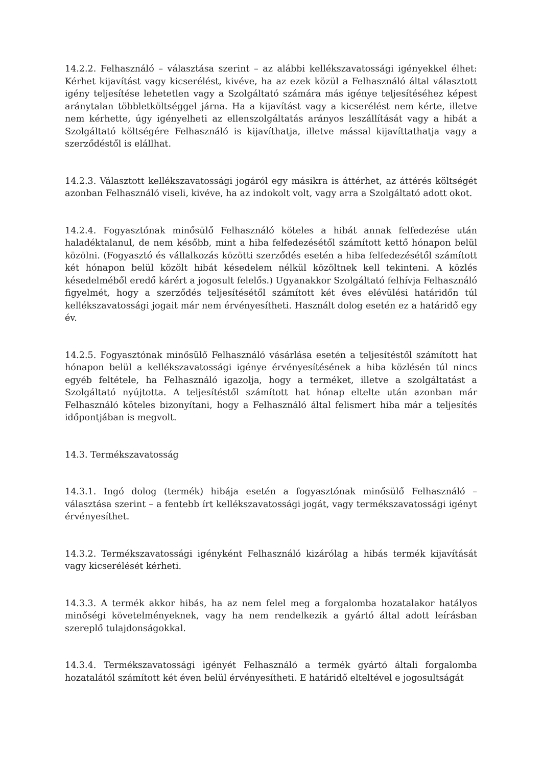14.2.2. Felhasználó – választása szerint – az alábbi kellékszavatossági igényekkel élhet: Kérhet kijavítást vagy kicserélést, kivéve, ha az ezek közül a Felhasználó által választott igény teljesítése lehetetlen vagy a Szolgáltató számára más igénye teljesítéséhez képest aránytalan többletköltséggel járna. Ha a kijavítást vagy a kicserélést nem kérte, illetve nem kérhette, úgy igényelheti az ellenszolgáltatás arányos leszállítását vagy a hibát a Szolgáltató költségére Felhasználó is kijavíthatja, illetve mással kijavíttathatja vagy a szerződéstől is elállhat.
14.2.3. Választott kellékszavatossági jogáról egy másikra is áttérhet, az áttérés költségét azonban Felhasználó viseli, kivéve, ha az indokolt volt, vagy arra a Szolgáltató adott okot.
14.2.4. Fogyasztónak minősülő Felhasználó köteles a hibát annak felfedezése után haladéktalanul, de nem később, mint a hiba felfedezésétől számított kettő hónapon belül közölni. (Fogyasztó és vállalkozás közötti szerződés esetén a hiba felfedezésétől számított két hónapon belül közölt hibát késedelem nélkül közöltnek kell tekinteni. A közlés késedelméből eredő kárért a jogosult felelős.) Ugyanakkor Szolgáltató felhívja Felhasználó figyelmét, hogy a szerződés teljesítésétől számított két éves elévülési határidőn túl kellékszavatossági jogait már nem érvényesítheti. Használt dolog esetén ez a határidő egy év.
14.2.5. Fogyasztónak minősülő Felhasználó vásárlása esetén a teljesítéstől számított hat hónapon belül a kellékszavatossági igénye érvényesítésének a hiba közlésén túl nincs egyéb feltétele, ha Felhasználó igazolja, hogy a terméket, illetve a szolgáltatást a Szolgáltató nyújtotta. A teljesítéstől számított hat hónap eltelte után azonban már Felhasználó köteles bizonyítani, hogy a Felhasználó által felismert hiba már a teljesítés időpontjában is megvolt.
14.3. Termékszavatosság
14.3.1. Ingó dolog (termék) hibája esetén a fogyasztónak minősülő Felhasználó – választása szerint – a fentebb írt kellékszavatossági jogát, vagy termékszavatossági igényt érvényesíthet.
14.3.2. Termékszavatossági igényként Felhasználó kizárólag a hibás termék kijavítását vagy kicserélését kérheti.
14.3.3. A termék akkor hibás, ha az nem felel meg a forgalomba hozatalakor hatályos minőségi követelményeknek, vagy ha nem rendelkezik a gyártó által adott leírásban szereplő tulajdonságokkal.
14.3.4. Termékszavatossági igényét Felhasználó a termék gyártó általi forgalomba hozatalától számított két éven belül érvényesítheti. E határidő elteltével e jogosultságát